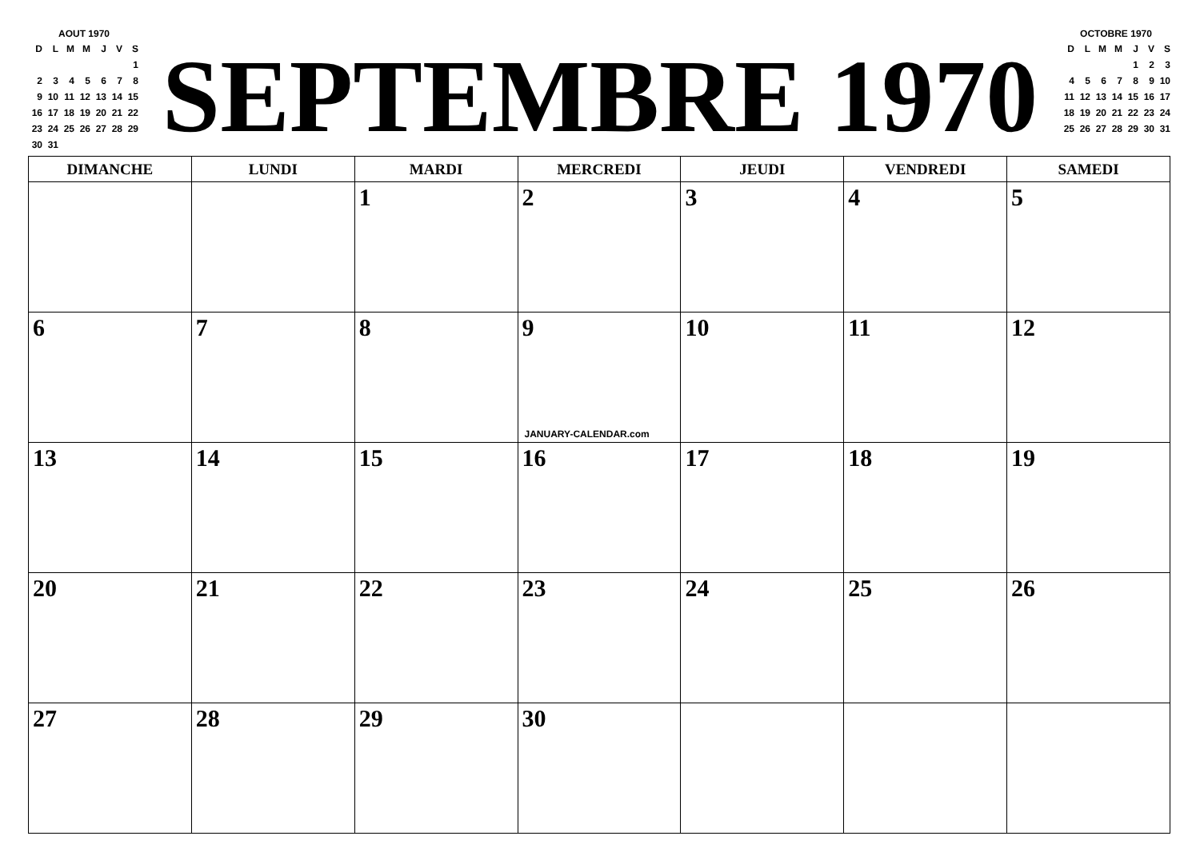AOUT 1970
| D | L | M | M | J | V | S |
| | | | | | | 1 |
| 2 | 3 | 4 | 5 | 6 | 7 | 8 |
| 9 | 10 | 11 | 12 | 13 | 14 | 15 |
| 16 | 17 | 18 | 19 | 20 | 21 | 22 |
| 23 | 24 | 25 | 26 | 27 | 28 | 29 |
| 30 | 31 | | | | | |
SEPTEMBRE 1970
OCTOBRE 1970
| D | L | M | M | J | V | S |
| | | | | 1 | 2 | 3 |
| 4 | 5 | 6 | 7 | 8 | 9 | 10 |
| 11 | 12 | 13 | 14 | 15 | 16 | 17 |
| 18 | 19 | 20 | 21 | 22 | 23 | 24 |
| 25 | 26 | 27 | 28 | 29 | 30 | 31 |
| DIMANCHE | LUNDI | MARDI | MERCREDI | JEUDI | VENDREDI | SAMEDI |
| --- | --- | --- | --- | --- | --- | --- |
| | | 1 | 2 | 3 | 4 | 5 |
| 6 | 7 | 8 | 9 JANUARY-CALENDAR.com | 10 | 11 | 12 |
| 13 | 14 | 15 | 16 | 17 | 18 | 19 |
| 20 | 21 | 22 | 23 | 24 | 25 | 26 |
| 27 | 28 | 29 | 30 | | | |